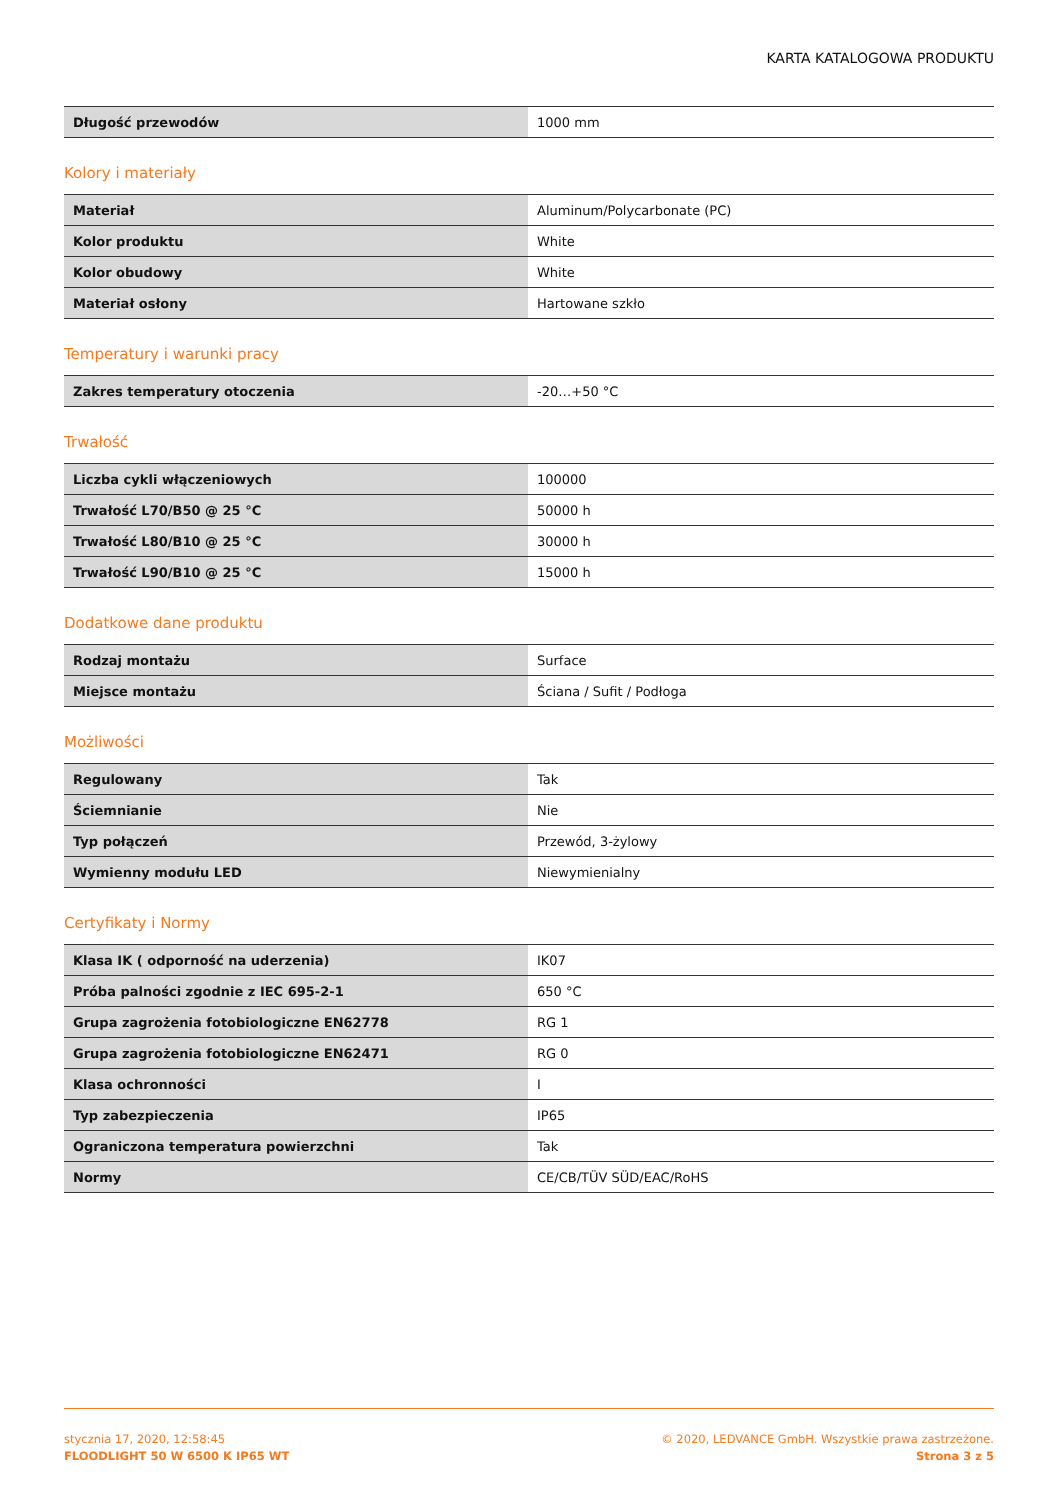KARTA KATALOGOWA PRODUKTU
| Długość przewodów | 1000 mm |
Kolory i materiały
| Materiał | Aluminum/Polycarbonate (PC) |
| Kolor produktu | White |
| Kolor obudowy | White |
| Materiał osłony | Hartowane szkło |
Temperatury i warunki pracy
| Zakres temperatury otoczenia | -20…+50 °C |
Trwałość
| Liczba cykli włączeniowych | 100000 |
| Trwałość L70/B50 @ 25 °C | 50000 h |
| Trwałość L80/B10 @ 25 °C | 30000 h |
| Trwałość L90/B10 @ 25 °C | 15000 h |
Dodatkowe dane produktu
| Rodzaj montażu | Surface |
| Miejsce montażu | Ściana / Sufit / Podłoga |
Możliwości
| Regulowany | Tak |
| Ściemnianie | Nie |
| Typ połączeń | Przewód, 3-żylowy |
| Wymienny modułu LED | Niewymienialny |
Certyfikaty i Normy
| Klasa IK ( odporność na uderzenia) | IK07 |
| Próba palności zgodnie z IEC 695-2-1 | 650 °C |
| Grupa zagrożenia fotobiologiczne EN62778 | RG 1 |
| Grupa zagrożenia fotobiologiczne EN62471 | RG 0 |
| Klasa ochronności | I |
| Typ zabezpieczenia | IP65 |
| Ograniczona temperatura powierzchni | Tak |
| Normy | CE/CB/TÜV SÜD/EAC/RoHS |
stycznia 17, 2020, 12:58:45
FLOODLIGHT 50 W 6500 K IP65 WT
© 2020, LEDVANCE GmbH. Wszystkie prawa zastrzeżone.
Strona 3 z 5